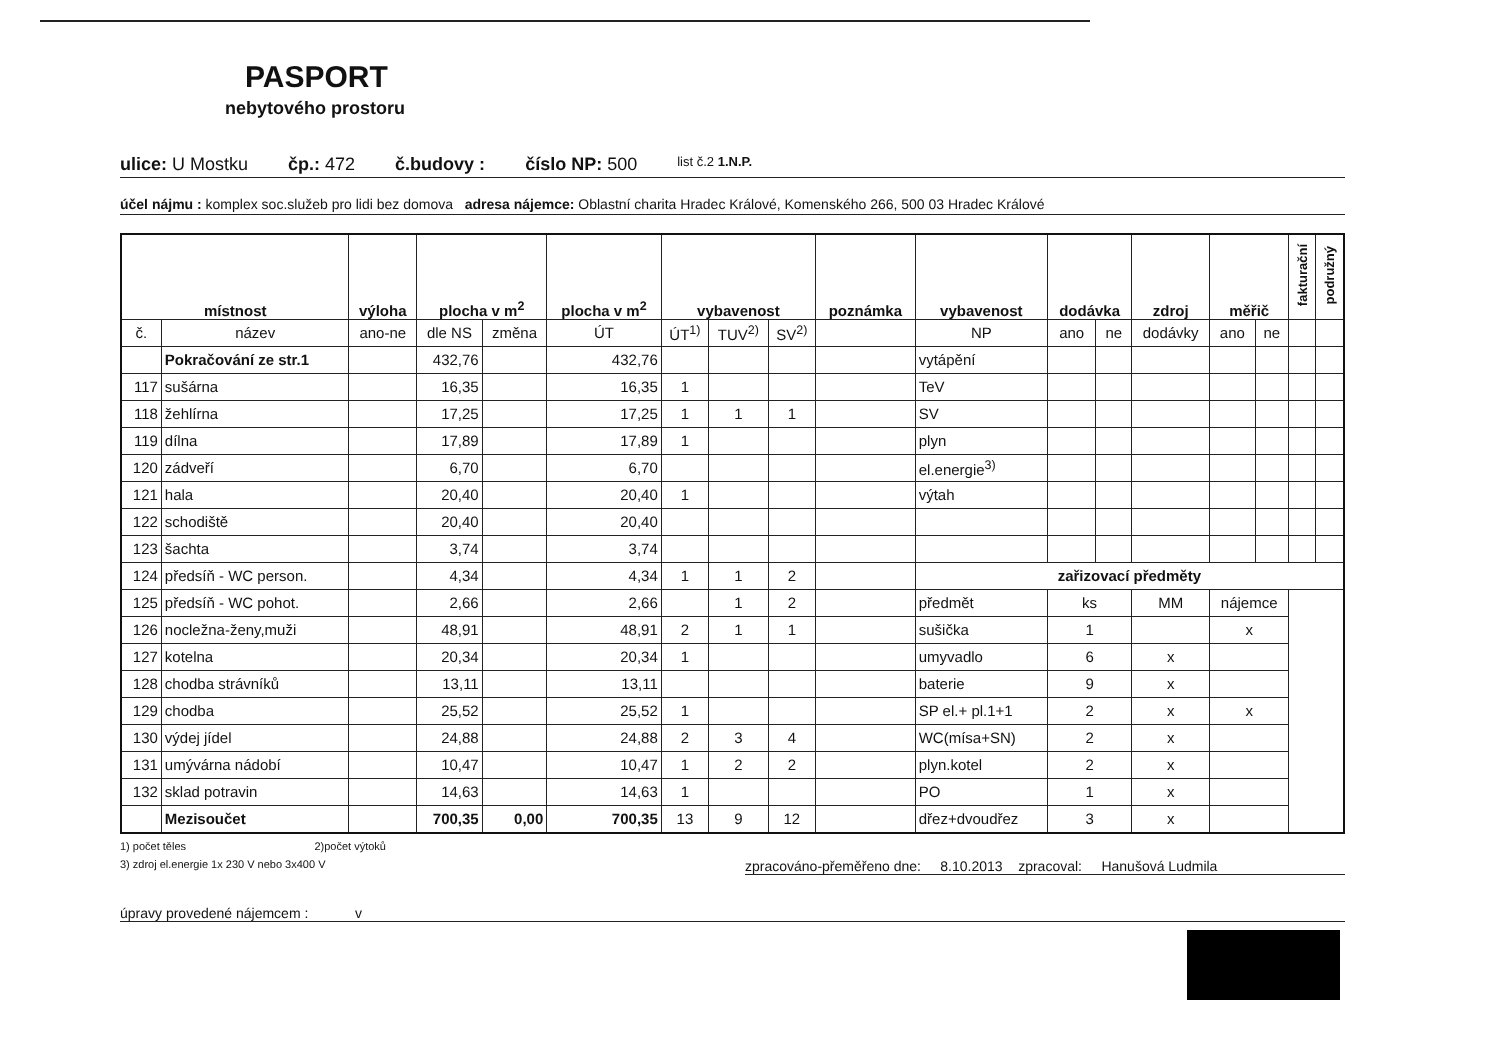PASPORT
nebytového prostoru
ulice: U Mostku čp.: 472 č.budovy : číslo NP: 500 list č.2 1.N.P.
účel nájmu : komplex soc.služeb pro lidi bez domova adresa nájemce: Oblastní charita Hradec Králové, Komenského 266, 500 03 Hradec Králové
| místnost | | výloha | plocha v m<sup>2</sup> | | plocha v m<sup>2</sup> | vybavenost | | | poznámka | vybavenost | dodávka | | zdroj | měřič | | fakturační | podružný |
| --- | --- | --- | --- | --- | --- | --- | --- | --- | --- | --- | --- | --- | --- | --- | --- | --- | --- |
| č. | název | ano-ne | dle NS | změna | ÚT | ÚT<sup>1)</sup> | TUV<sup>2)</sup> | SV<sup>2)</sup> | | NP | ano | ne | dodávky | ano | ne | | |
| | Pokračování ze str.1 | | 432,76 | | 432,76 | | | | | vytápění | | | | | | | |
| 117 | sušárna | | 16,35 | | 16,35 | 1 | | | | TeV | | | | | | | |
| 118 | žehlírna | | 17,25 | | 17,25 | 1 | 1 | 1 | | SV | | | | | | | |
| 119 | dílna | | 17,89 | | 17,89 | 1 | | | | plyn | | | | | | | |
| 120 | zádveří | | 6,70 | | 6,70 | | | | | el.energie<sup>3)</sup> | | | | | | | |
| 121 | hala | | 20,40 | | 20,40 | 1 | | | | výtah | | | | | | | |
| 122 | schodiště | | 20,40 | | 20,40 | | | | | | | | | | | | |
| 123 | šachta | | 3,74 | | 3,74 | | | | | | | | | | | | |
| 124 | předsíň - WC person. | | 4,34 | | 4,34 | 1 | 1 | 2 | | zařizovací předměty | | | | | | | |
| 125 | předsíň - WC pohot. | | 2,66 | | 2,66 | | 1 | 2 | | předmět | ks | | MM | nájemce | | | |
| 126 | nocležna-ženy,muži | | 48,91 | | 48,91 | 2 | 1 | 1 | | sušička | 1 | | | x | | | |
| 127 | kotelna | | 20,34 | | 20,34 | 1 | | | | umyvadlo | 6 | | x | | | | |
| 128 | chodba strávníků | | 13,11 | | 13,11 | | | | | baterie | 9 | | x | | | | |
| 129 | chodba | | 25,52 | | 25,52 | 1 | | | | SP el.+ pl.1+1 | 2 | | x | x | | | |
| 130 | výdej jídel | | 24,88 | | 24,88 | 2 | 3 | 4 | | WC(mísa+SN) | 2 | | x | | | | |
| 131 | umývárna nádobí | | 10,47 | | 10,47 | 1 | 2 | 2 | | plyn.kotel | 2 | | x | | | | |
| 132 | sklad potravin | | 14,63 | | 14,63 | 1 | | | | PO | 1 | | x | | | | |
| | Mezisoučet | | 700,35 | 0,00 | 700,35 | 13 | 9 | 12 | | dřez+dvoudřez | 3 | | x | | | | |
1) počet těles 2)počet výtoků
3) zdroj el.energie 1x 230 V nebo 3x400 V zpracováno-přeměřeno dne: 8.10.2013 zpracoval: Hanušová Ludmila
úpravy provedené nájemcem : v